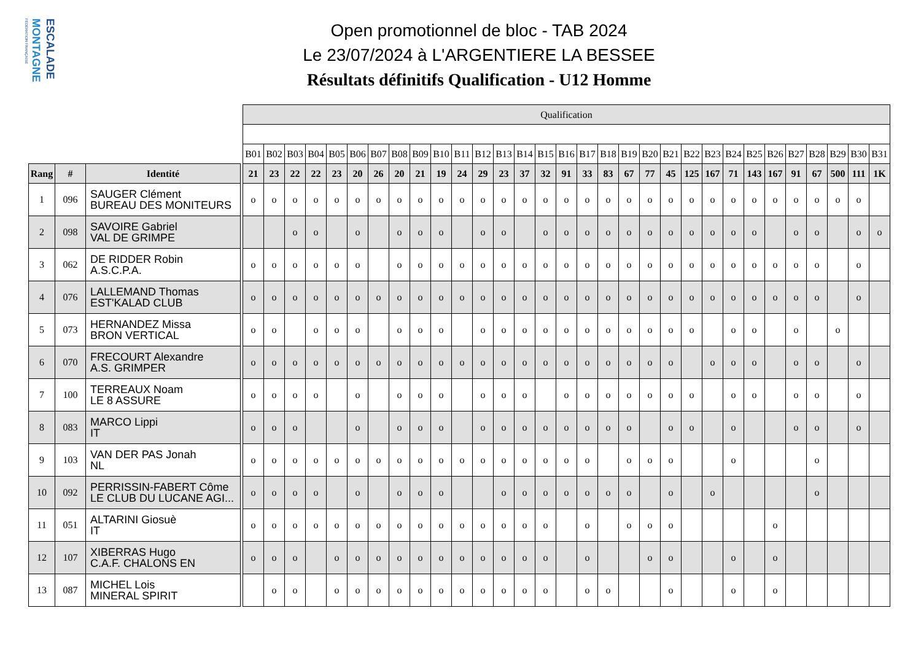FÉDÉRATION FRANÇAISE
MONTAGNE
ESCALADE
Open promotionnel de bloc - TAB 2024
Le 23/07/2024 à L'ARGENTIERE LA BESSEE
Résultats définitifs Qualification - U12 Homme
| | | | | Qualification | | | | | | | | | | | | | | | | | | | | | | | | | | | | | | |
| | | | | B01 | B02 | B03 | B04 | B05 | B06 | B07 | B08 | B09 | B10 | B11 | B12 | B13 | B14 | B15 | B16 | B17 | B18 | B19 | B20 | B21 | B22 | B23 | B24 | B25 | B26 | B27 | B28 | B29 | B30 | B31 |
| Rang | # | Identité | | 21 | 23 | 22 | 22 | 23 | 20 | 26 | 20 | 21 | 19 | 24 | 29 | 23 | 37 | 32 | 91 | 33 | 83 | 67 | 77 | 45 | 125 | 167 | 71 | 143 | 167 | 91 | 67 | 500 | 111 | 1K |
| 1 | 096 | SAUGER Clément BUREAU DES MONITEURS | | o | o | o | o | o | o | o | o | o | o | o | o | o | o | o | o | o | o | o | o | o | o | o | o | o | o | o | o | o | o | |
| 2 | 098 | SAVOIRE Gabriel VAL DE GRIMPE | | | | o | o | | o | | o | o | o | | o | o | | o | o | o | o | o | o | o | o | o | o | o | | o | o | | o | o |
| 3 | 062 | DE RIDDER Robin A.S.C.P.A. | | o | o | o | o | o | o | | o | o | o | o | o | o | o | o | o | o | o | o | o | o | o | o | o | o | o | o | o | | o | |
| 4 | 076 | LALLEMAND Thomas EST'KALAD CLUB | | o | o | o | o | o | o | o | o | o | o | o | o | o | o | o | o | o | o | o | o | o | o | o | o | o | o | o | o | | o | |
| 5 | 073 | HERNANDEZ Missa BRON VERTICAL | | o | o | | o | o | o | | o | o | o | | o | o | o | o | o | o | o | o | o | o | o | | o | o | | o | | o | | |
| 6 | 070 | FRECOURT Alexandre A.S. GRIMPER | | o | o | o | o | o | o | o | o | o | o | o | o | o | o | o | o | o | o | o | o | o | | o | o | o | | o | o | | o | |
| 7 | 100 | TERREAUX Noam LE 8 ASSURE | | o | o | o | o | | o | | o | o | o | | o | o | o | | o | o | o | o | o | o | o | | o | o | | o | o | | o | |
| 8 | 083 | MARCO Lippi IT | | o | o | o | | | o | | o | o | o | | o | o | o | o | o | o | o | o | | o | o | | o | | | o | o | | o | |
| 9 | 103 | VAN DER PAS Jonah NL | | o | o | o | o | o | o | o | o | o | o | o | o | o | o | o | o | o | | o | o | o | | | o | | | | o | | | |
| 10 | 092 | PERRISSIN-FABERT Côme LE CLUB DU LUCANE AGI... | | o | o | o | o | | o | | o | o | o | | | o | o | o | o | o | o | o | | o | | o | | | | | o | | | |
| 11 | 051 | ALTARINI Giosuè IT | | o | o | o | o | o | o | o | o | o | o | o | o | o | o | o | | o | | o | o | o | | | | | o | | | | | |
| 12 | 107 | XIBERRAS Hugo C.A.F. CHALONS EN | | o | o | o | | o | o | o | o | o | o | o | o | o | o | o | | o | | | o | o | | | o | | o | | | | | |
| 13 | 087 | MICHEL Lois MINERAL SPIRIT | | | o | o | | o | o | o | o | o | o | o | o | o | o | o | | o | o | | | o | | | o | | o | | | | | |